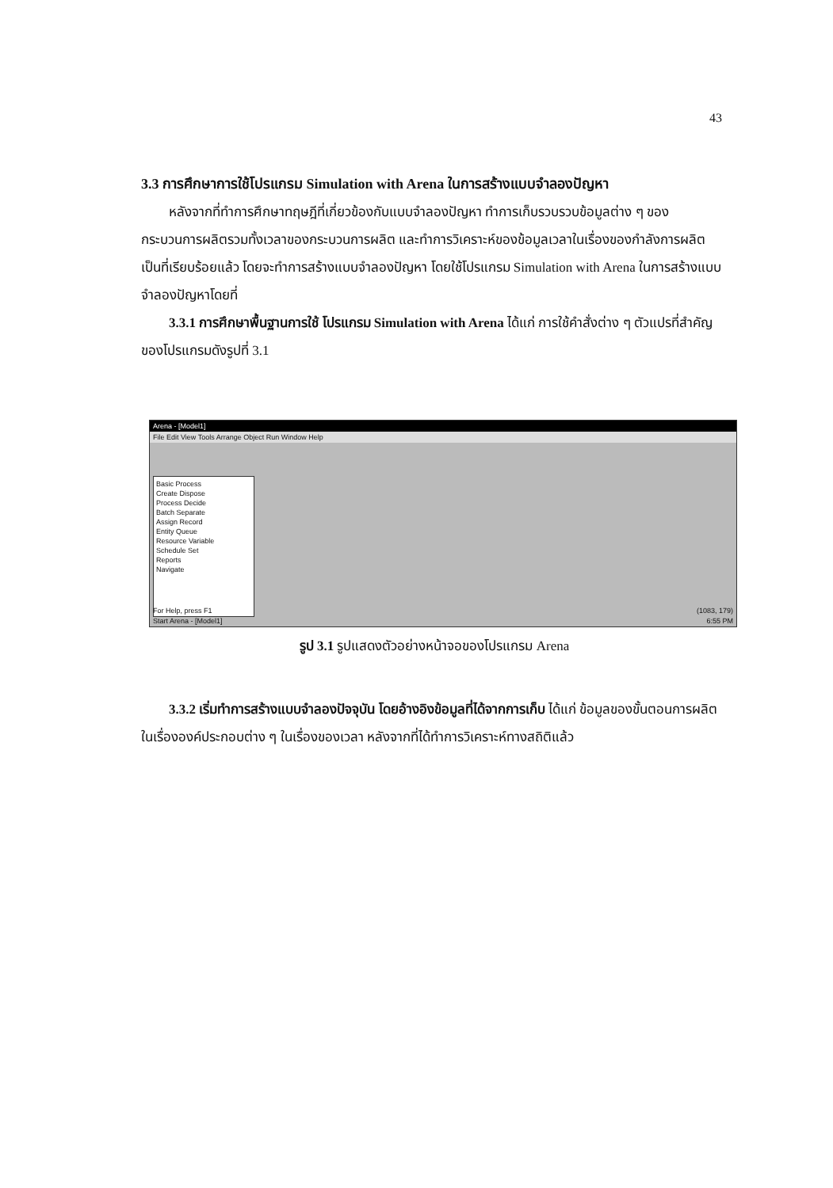43
3.3 การศึกษาการใช้โปรแกรม Simulation with Arena ในการสร้างแบบจำลองปัญหา
หลังจากที่ทำการศึกษาทฤษฎีที่เกี่ยวข้องกับแบบจำลองปัญหา ทำการเก็บรวบรวบข้อมูลต่าง ๆ ของกระบวนการผลิตรวมทั้งเวลาของกระบวนการผลิต และทำการวิเคราะห์ของข้อมูลเวลาในเรื่องของกำลังการผลิต เป็นที่เรียบร้อยแล้ว โดยจะทำการสร้างแบบจำลองปัญหา โดยใช้โปรแกรม Simulation with Arena ในการสร้างแบบจำลองปัญหาโดยที่
3.3.1 การศึกษาพื้นฐานการใช้ โปรแกรม Simulation with Arena ได้แก่ การใช้คำสั่งต่าง ๆ ตัวแปรที่สำคัญ ของโปรแกรมดังรูปที่ 3.1
Arena - [Model1]
File Edit View Tools Arrange Object Run Window Help
Basic Process
Create Dispose
Process Decide
Batch Separate
Assign Record
Entity Queue
Resource Variable
Schedule Set
Reports
Navigate
For Help, press F1 (1083, 179)
Start Arena - [Model1] 6:55 PM
รูป 3.1 รูปแสดงตัวอย่างหน้าจอของโปรแกรม Arena
3.3.2 เริ่มทำการสร้างแบบจำลองปัจจุบัน โดยอ้างอิงข้อมูลที่ได้จากการเก็บ ได้แก่ ข้อมูลของขั้นตอนการผลิต ในเรื่ององค์ประกอบต่าง ๆ ในเรื่องของเวลา หลังจากที่ได้ทำการวิเคราะห์ทางสถิติแล้ว